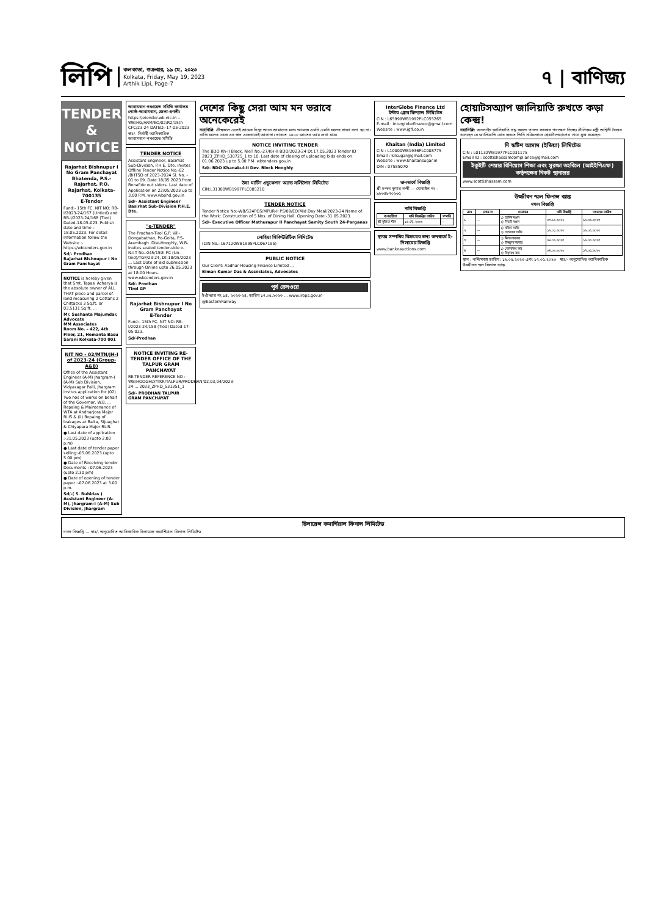লিপি
কলকাতা, শুক্রবার, ১৯ মে, ২০২৩
Kolkata, Friday, May 19, 2023
Arthik Lipi, Page-7
৭ | বাণিজ্য
TENDER
&
NOTICE
Rajarhat Bishnupur I No Gram Panchayat
Bhatenda, P.S.-Rajarhat, P.O. Rajarhat, Kolkata-700135
E-Tender
Fund:- 15th FC. NIT NO: RB-I/2023-24/167 (Untied) and RB-I/2023-24/168 (Tied) Dated-18-05-023. Publish date and time :- 18.05.2023. For detail Information follow the Website :- https://wbtenders.gov.in
Sd/- Prodhan
Rajarhat Bishnupur I No Gram Panchayat
NOTICE is hereby given that Smt. Tapasi Acharya is the absolute owner of ALL THAT piece and parcel of land measuring 2 Cottahs 2 Chittacks 3 Sq.ft. or 03.5131 Sq.ft. ...
Mr. Sushanta Majumdar, Advocate
MM Associates
Room No. – 422, 4th Floor, 21, Hemanta Basu Sarani Kolkata-700 001
NIT NO - 02/MTN/JH-I of 2023-24 (Group-A&B)
Office of the Assistant Engineer (A-M) Jhargram-I (A-M) Sub Division, Vidyasagar Palli, Jhargram invites application for (02) Two nos of works on behalf of the Governor, W.B. ... Repaing & Maintenance of WTA at Andharjora Major RLIS & (ii) Repaing of leakages at Baita, Sijuaghat & Chiyapara Major RLIS.
● Last date of application :-31.05.2023 (upto 2.00 p.m)
● Last date of tender paper selling:-05.06.2023 (upto 5.00 pm)
● Date of Receiving tender Documents : 07.06.2023 (upto 2.30 pm)
● Date of opening of tender paper :-07.06.2023 at 3.00 p.m.
Sd/-( S. Ruhidas )
Assistant Engineer (A-M), Jhargram-I (A-M) Sub Division, Jhargram
আরামবাগ পঞ্চায়েত সমিতি কার্যালয়
পোস্ট-আরামবাগ, জেলা-হুগলী।
https://etender.wb.nic.in ... WB/HG/ARM/EO/02/R2/15th CFC/23-24 DATED:-17-05-2023
স্বাঃ/- নির্বাহী আধিকারিক
আরামবাগ পঞ্চায়েত সমিতি
TENDER NOTICE
Assistant Engineer, Basirhat Sub-Division, P.H.E. Dte. invites Offline Tender Notice No.-02 /BHTSD of 2023-2024 Sl. No. - 01 to 09. Date 18/05 2023 from Bonafide out siders. Last date of Application on 22/05/2023 up to 3.00 P.M. www.wbphd.gov.in
Sd/- Assistant Engineer
Basirhat Sub-Division P.H.E. Dte.
"e-TENDER"
The Prodhan-Tirol G.P. Vill-Dongabathan, Po-Golta, P.S-Arambagh. Dist-Hooghly, W.B-invites sealed tender-vide e-N.I.T No.-045/15th FC (Un-tied)/TGP/23-24, Dt-18/05/2023 ... Last Date of Bid submission through Online upto 26.05.2023 at 18:00 Hours. www.wbtenders.gov.in
Sd/- Prodhan
Tirol GP
Rajarhat Bishnupur I No Gram Panchayat
E-Tender
Fund:- 15th FC. NIT NO: RB-I/2023-24/158 (Tied) Dated-17-05-023.
Sd/-Prodhan
NOTICE INVITING RE-TENDER OFFICE OF THE TALPUR GRAM PANCHAYAT
RE-TENDER REFERENCE NO : WB/HOOGHLY/TKR/TALPUR/PRODHAN/02,03,04/2023-24 ... 2023_ZPHD_531351_1
Sd/- PRODHAN TALPUR GRAM PANCHAYAT
দেশের কিছু সেরা আম মন ভরাবে অনেকেরেই
নয়াদিল্লি: গ্রীষ্মকাল এলেই আমের চিন্তা আসে আমাদের মনে। আমকে এমনি এমনি ফলের রাজা বলা হয় না। বাকি ফলের থেকে এর স্বাদ একেবারেই আলাদা। ভারতে ১৫০০ জাতের আম দেখা যায়।
NOTICE INVITING TENDER
The BDO Kh-II Block, NIeT No.-27/KH-II BDO/2023-24 Dt.17.05.2023 Tender ID 2023_ZPHD_530725_1 to 10. Last date of closing of uploading bids ends on 01.06.2023 up to 5.00 P.M. wbtenders.gov.in
Sd/- BDO Khanakul-II Dev. Block Hooghly
উষা মার্টিন এডুকেশন অ্যান্ড সলিউশন লিমিটেড
CIN:L31300WB1997PLC085210
TENDER NOTICE
Tender Notice No:-WB/S24PGS/MPUR-II PS/09/EO/Mid Day Meal/2023-24 Name of the Work: Construction of 5 Nos. of Dining Hall. Opening Date:-31.05.2023.
Sd/- Executive Officer Mathurapur II Panchayat Samity South 24-Parganas
লোহিয়া সিকিউরিটিজ লিমিটেড
(CIN No.: L67120WB1995PLC067195)
PUBLIC NOTICE
Our Client: Aadhar Housing Finance Limited ...
Biman Kumar Das & Associates, Advocates
পূর্ব রেলওয়ে
ই-টেন্ডার নং ১৪, ২০২৩-২৪, তারিখ ১৭.০৫.২০২৩ ... www.ireps.gov.in
@EasternRailway
InterGlobe Finance Ltd
ইন্টার গ্লোব ফিন্যান্স লিমিটেড
CIN : L65999WB1992PLC055265
E-mail : interglobefinance@gmail.com
Website : www.igfl.co.in
Khaitan (India) Limited
CIN : L10000WB1936PLC008775
Email : kilsugar@gmail.com
Website : www.khaitansugar.in
DIN : 07585070
জনস্বার্থে বিজ্ঞপ্তি
শ্রী চন্দন কুমার নন্দী — মোবাইল নং - ৯৮৩৪৮৭০২৬৫
দাবি বিজ্ঞপ্তি
| ঋণগ্রহীতা | দাবি বিজ্ঞপ্তির তারিখ | সম্পত্তি |
| --- | --- | --- |
| শ্রী সুজিত শীল | ১৬ মে, ২০২৩ | — |
স্থাবর সম্পত্তির বিক্রয়ের জন্য জনস্বার্থে ই-নিলামের বিজ্ঞপ্তি
www.bankeauctions.com
হোয়াটসঅ্যাপ জালিয়াতি রুখতে কড়া কেন্দ্র!
নয়াদিল্লি: অনলাইন জালিয়াতি বন্ধ করতে ভারত সরকার পদক্ষেপ নিচ্ছে। টেলিকম মন্ত্রী অশ্বিনী বৈষ্ণব বলেছেন যে জালিয়াতি রোধ করতে তিনি সক্রিয়ভাবে হোয়াটসঅ্যাপের সাথে যুক্ত রয়েছেন।
দি স্কটিশ আসাম (ইন্ডিয়া) লিমিটেড
CIN : L01132WB1977PLC031175
Email ID : scottishassamcompliance@gmail.com
ইকুইটি শেয়ার বিনিয়োগ শিক্ষা এবং সুরক্ষা তহবিলে (আইইপিএফ) কর্তৃপক্ষের নিকট স্থানান্তর
www.scottishassam.com
উজ্জীবন স্মল ফিনান্স ব্যাঙ্ক
দখল বিজ্ঞপ্তি
| ক্রম | লোন নং | দেনাদার | দাবি বিজ্ঞপ্তি | দখলের তারিখ |
| --- | --- | --- | --- | --- |
| ১ | — | ১) অসিম মণ্ডল ২) নিতাই মণ্ডল | ০৩.১২.২০২২ | ১৬.০৫.২০২৩ |
| ২ | — | ১) মজিদ গাজি ২) আপসরা গাজি | ১৬.০১.২০২৩ | ১৬.০৫.২০২৩ |
| ৩ | — | ১) মিলন সরদার ২) উজ্জ্বলা সরদার | ০৪.০২.২০২৩ | ১৬.০৫.২০২৩ |
| ৪ | — | ১) ভোলানাথ কর ২) বিশ্বনাথ কর | ০৪.০২.২০২৩ | ১৭.০৫.২০২৩ |
স্থান : পশ্চিমবঙ্গ তারিখ: ১৬.০৫.২০২৩ এবং ১৭.০৫.২০২৩ স্বাঃ/- অনুমোদিত আধিকারিক উজ্জীবন স্মল ফিনান্স ব্যাঙ্ক
রিলায়েন্স কমার্শিয়াল ফিনান্স লিমিটেড
দখল বিজ্ঞপ্তি — স্বাঃ/- অনুমোদিত আধিকারিক রিলায়েন্স কমার্শিয়াল ফিনান্স লিমিটেড